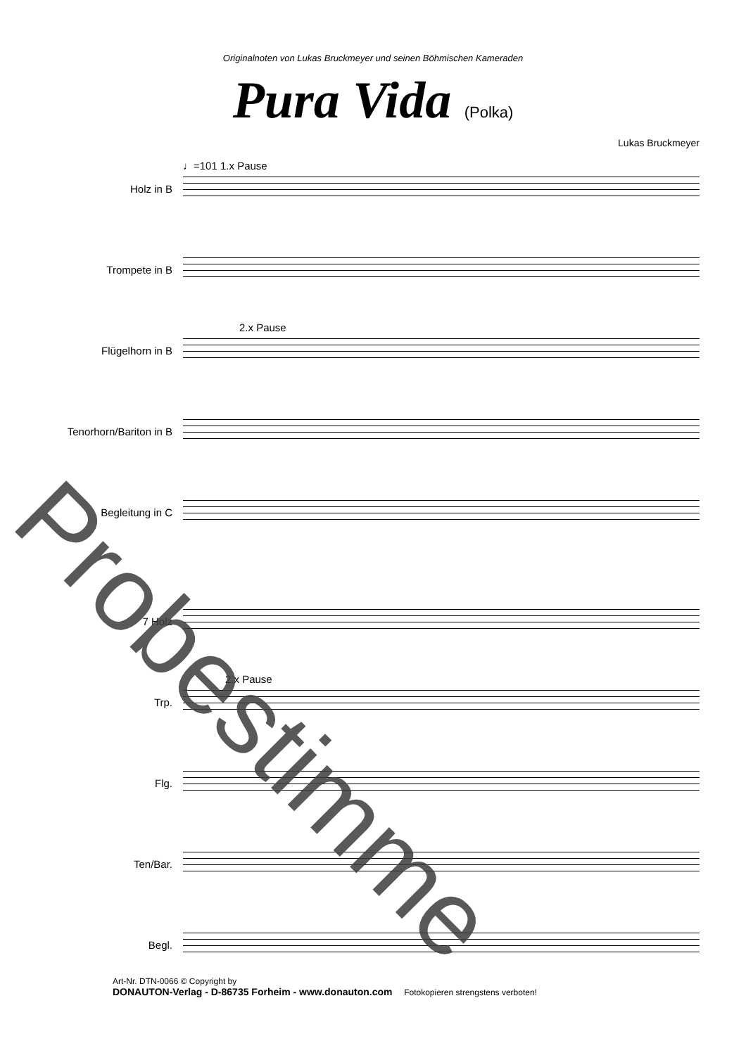Originalnoten von Lukas Bruckmeyer und seinen Böhmischen Kameraden
Pura Vida (Polka)
Lukas Bruckmeyer
Holz in B
♩=101 1.x Pause
Trompete in B
Flügelhorn in B
2.x Pause
Tenorhorn/Bariton in B
Begleitung in C
7 Holz
Trp.
2.x Pause
Flg.
Ten/Bar.
Begl.
Art-Nr. DTN-0066 © Copyright by
DONAUTON-Verlag - D-86735 Forheim - www.donauton.com Fotokopieren strengstens verboten!
Probestimme